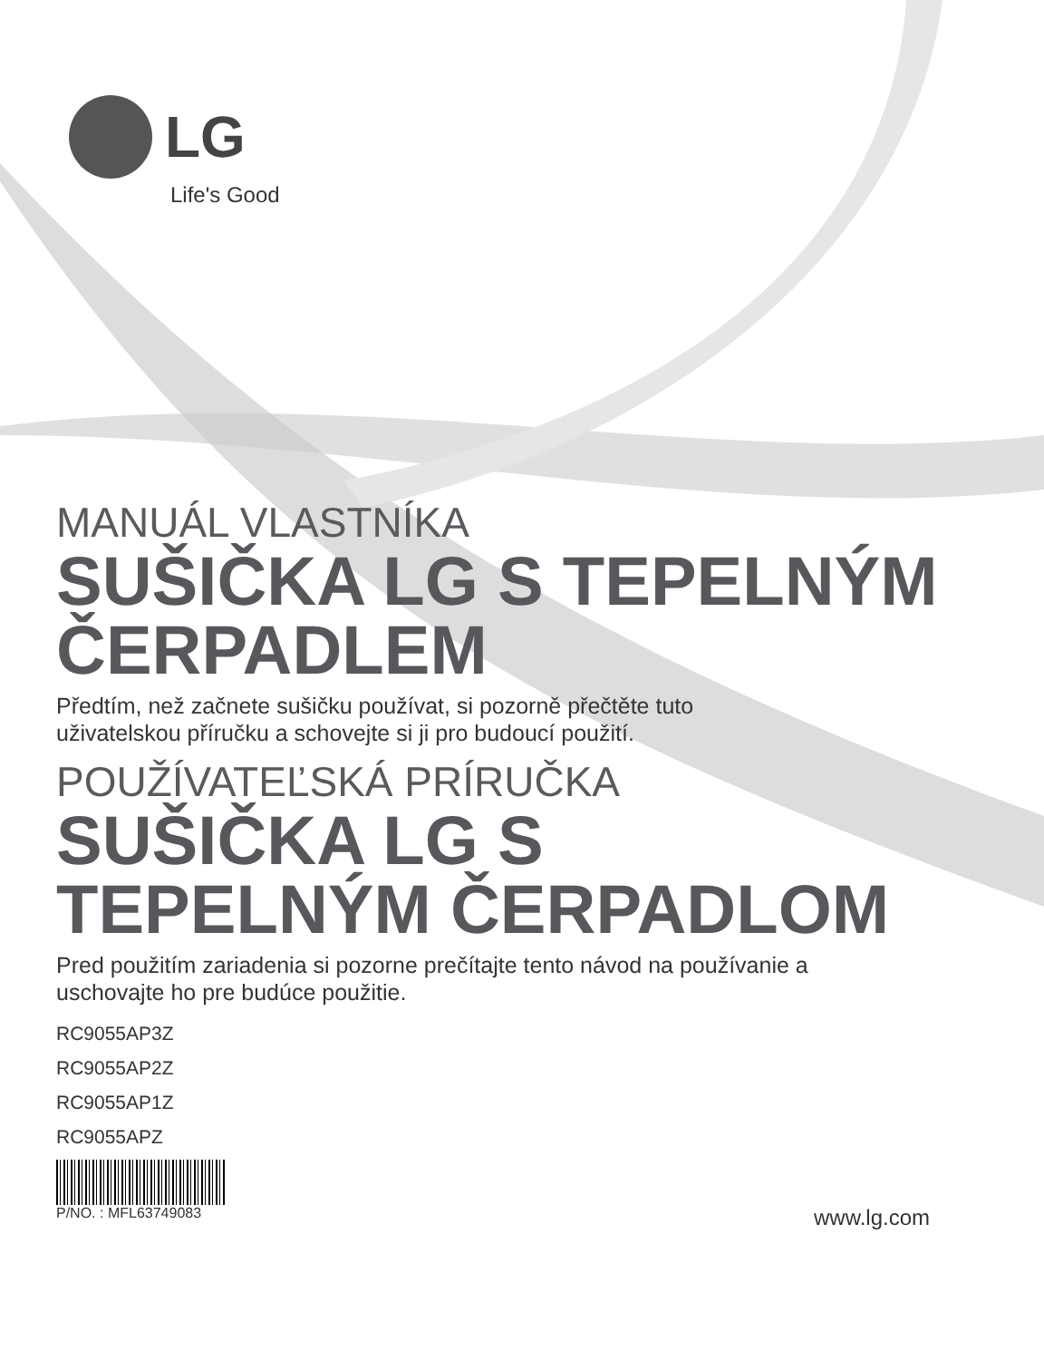LG
Life's Good
MANUÁL VLASTNÍKA
SUŠIČKA LG S TEPELNÝM ČERPADLEM
Předtím, než začnete sušičku používat, si pozorně přečtěte tuto
uživatelskou příručku a schovejte si ji pro budoucí použití.
POUŽÍVATEĽSKÁ PRÍRUČKA
SUŠIČKA LG S
TEPELNÝM ČERPADLOM
Pred použitím zariadenia si pozorne prečítajte tento návod na používanie a
uschovajte ho pre budúce použitie.
RC9055AP3Z
RC9055AP2Z
RC9055AP1Z
RC9055APZ
P/NO. : MFL63749083 www.lg.com